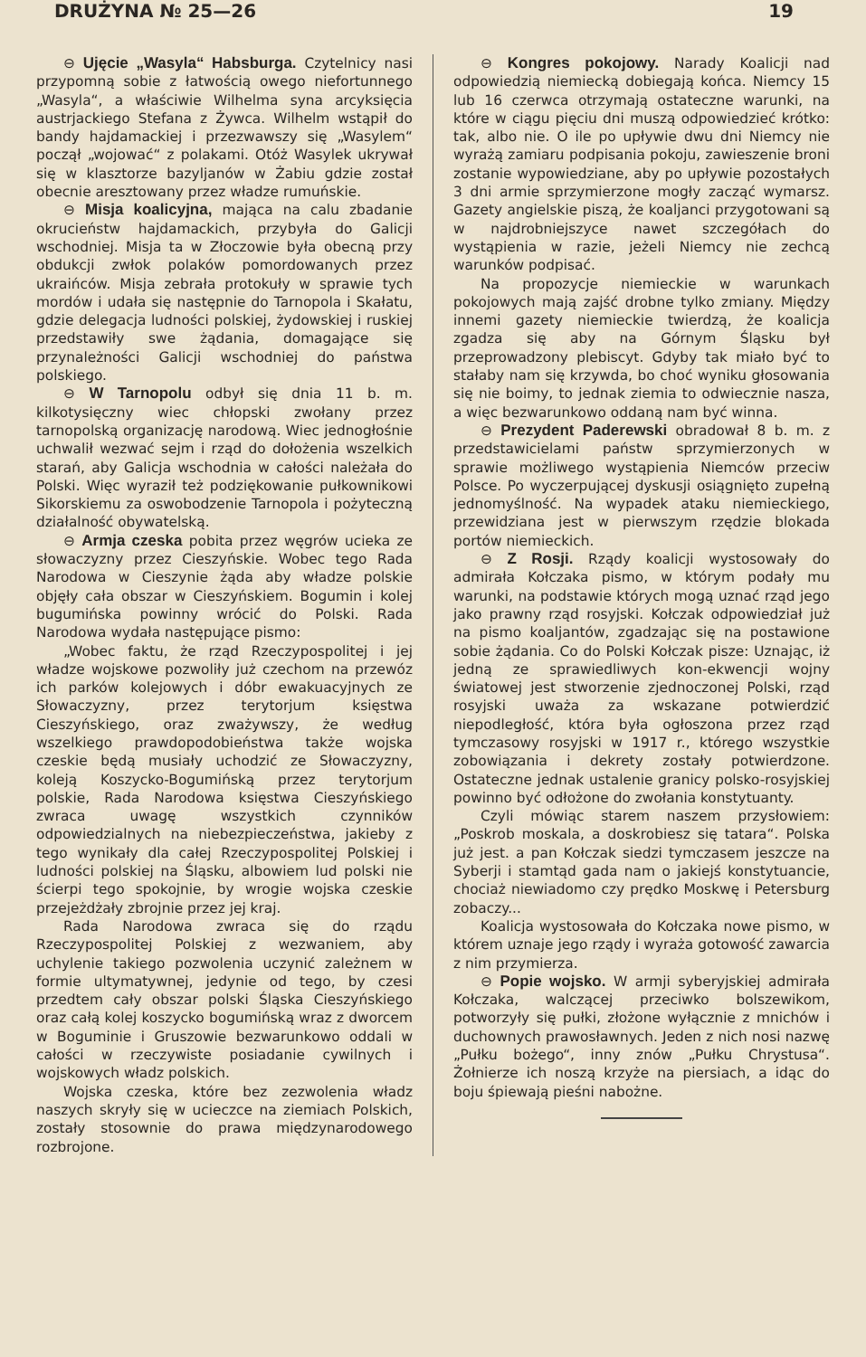DRUŻYNA № 25—26 19
⊖ Ujęcie „Wasyla“ Habsburga. Czytelnicy nasi przypomną sobie z łatwością owego niefortunnego „Wasyla“, a właściwie Wilhelma syna arcyksięcia austrjackiego Stefana z Żywca. Wilhelm wstąpił do bandy hajdamackiej i przezwawszy się „Wasylem“ począł „wojować“ z polakami. Otóż Wasylek ukrywał się w klasztorze bazyljanów w Żabiu gdzie został obecnie aresztowany przez władze rumuńskie.
⊖ Misja koalicyjna, mająca na calu zbadanie okrucieństw hajdamackich, przybyła do Galicji wschodniej. Misja ta w Złoczowie była obecną przy obdukcji zwłok polaków pomordowanych przez ukraińców. Misja zebrała protokuły w sprawie tych mordów i udała się następnie do Tarnopola i Skałatu, gdzie delegacja ludności polskiej, żydowskiej i ruskiej przedstawiły swe żądania, domagające się przynależności Galicji wschodniej do państwa polskiego.
⊖ W Tarnopolu odbył się dnia 11 b. m. kilkotysięczny wiec chłopski zwołany przez tarnopolską organizację narodową. Wiec jednogłośnie uchwalił wezwać sejm i rząd do dołożenia wszelkich starań, aby Galicja wschodnia w całości należała do Polski. Więc wyraził też podziękowanie pułkownikowi Sikorskiemu za oswobodzenie Tarnopola i pożyteczną działalność obywatelską.
⊖ Armja czeska pobita przez węgrów ucieka ze słowaczyzny przez Cieszyńskie. Wobec tego Rada Narodowa w Cieszynie żąda aby władze polskie objęły cała obszar w Cieszyńskiem. Bogumin i kolej bugumińska powinny wrócić do Polski. Rada Narodowa wydała następujące pismo:
„Wobec faktu, że rząd Rzeczypospolitej i jej władze wojskowe pozwoliły już czechom na przewóz ich parków kolejowych i dóbr ewakuacyjnych ze Słowaczyzny, przez terytorjum księstwa Cieszyńskiego, oraz zważywszy, że według wszelkiego prawdopodobieństwa także wojska czeskie będą musiały uchodzić ze Słowaczyzny, koleją Koszycko-Bogumińską przez terytorjum polskie, Rada Narodowa księstwa Cieszyńskiego zwraca uwagę wszystkich czynników odpowiedzialnych na niebezpieczeństwa, jakieby z tego wynikały dla całej Rzeczypospolitej Polskiej i ludności polskiej na Śląsku, albowiem lud polski nie ścierpi tego spokojnie, by wrogie wojska czeskie przejeżdżały zbrojnie przez jej kraj.
Rada Narodowa zwraca się do rządu Rzeczypospolitej Polskiej z wezwaniem, aby uchylenie takiego pozwolenia uczynić zależnem w formie ultymatywnej, jedynie od tego, by czesi przedtem cały obszar polski Śląska Cieszyńskiego oraz całą kolej koszycko bogumińską wraz z dworcem w Boguminie i Gruszowie bezwarunkowo oddali w całości w rzeczywiste posiadanie cywilnych i wojskowych władz polskich.
Wojska czeska, które bez zezwolenia władz naszych skryły się w ucieczce na ziemiach Polskich, zostały stosownie do prawa międzynarodowego rozbrojone.
⊖ Kongres pokojowy. Narady Koalicji nad odpowiedzią niemiecką dobiegają końca. Niemcy 15 lub 16 czerwca otrzymają ostateczne warunki, na które w ciągu pięciu dni muszą odpowiedzieć krótko: tak, albo nie. O ile po upływie dwu dni Niemcy nie wyrażą zamiaru podpisania pokoju, zawieszenie broni zostanie wypowiedziane, aby po upływie pozostałych 3 dni armie sprzymierzone mogły zacząć wymarsz. Gazety angielskie piszą, że koaljanci przygotowani są w najdrobniejszyce nawet szczegółach do wystąpienia w razie, jeżeli Niemcy nie zechcą warunków podpisać.
Na propozycje niemieckie w warunkach pokojowych mają zajść drobne tylko zmiany. Między innemi gazety niemieckie twierdzą, że koalicja zgadza się aby na Górnym Śląsku był przeprowadzony plebiscyt. Gdyby tak miało być to stałaby nam się krzywda, bo choć wyniku głosowania się nie boimy, to jednak ziemia to odwiecznie nasza, a więc bezwarunkowo oddaną nam być winna.
⊖ Prezydent Paderewski obradował 8 b. m. z przedstawicielami państw sprzymierzonych w sprawie możliwego wystąpienia Niemców przeciw Polsce. Po wyczerpującej dyskusji osiągnięto zupełną jednomyślność. Na wypadek ataku niemieckiego, przewidziana jest w pierwszym rzędzie blokada portów niemieckich.
⊖ Z Rosji. Rządy koalicji wystosowały do admirała Kołczaka pismo, w którym podały mu warunki, na podstawie których mogą uznać rząd jego jako prawny rząd rosyjski. Kołczak odpowiedział już na pismo koaljantów, zgadzając się na postawione sobie żądania. Co do Polski Kołczak pisze: Uznając, iż jedną ze sprawiedliwych kon-ekwencji wojny światowej jest stworzenie zjednoczonej Polski, rząd rosyjski uważa za wskazane potwierdzić niepodległość, która była ogłoszona przez rząd tymczasowy rosyjski w 1917 r., którego wszystkie zobowiązania i dekrety zostały potwierdzone. Ostateczne jednak ustalenie granicy polsko-rosyjskiej powinno być odłożone do zwołania konstytuanty.
Czyli mówiąc starem naszem przysłowiem: „Poskrob moskala, a doskrobiesz się tatara“. Polska już jest. a pan Kołczak siedzi tymczasem jeszcze na Syberji i stamtąd gada nam o jakiejś konstytuancie, chociaż niewiadomo czy prędko Moskwę i Petersburg zobaczy...
Koalicja wystosowała do Kołczaka nowe pismo, w którem uznaje jego rządy i wyraża gotowość zawarcia z nim przymierza.
⊖ Popie wojsko. W armji syberyjskiej admirała Kołczaka, walczącej przeciwko bolszewikom, potworzyły się pułki, złożone wyłącznie z mnichów i duchownych prawosławnych. Jeden z nich nosi nazwę „Pułku bożego“, inny znów „Pułku Chrystusa“. Żołnierze ich noszą krzyże na piersiach, a idąc do boju śpiewają pieśni nabożne.